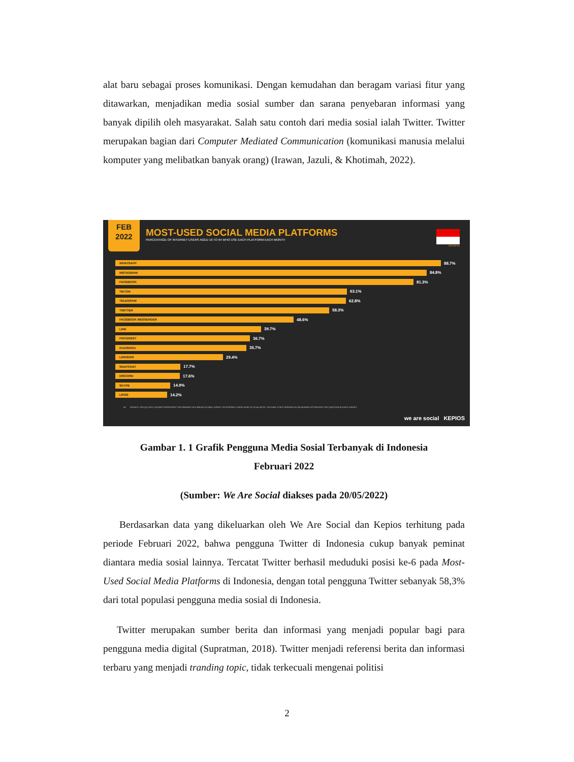alat baru sebagai proses komunikasi. Dengan kemudahan dan beragam variasi fitur yang ditawarkan, menjadikan media sosial sumber dan sarana penyebaran informasi yang banyak dipilih oleh masyarakat. Salah satu contoh dari media sosial ialah Twitter. Twitter merupakan bagian dari Computer Mediated Communication (komunikasi manusia melalui komputer yang melibatkan banyak orang) (Irawan, Jazuli, & Khotimah, 2022).
FEB
2022
MOST-USED SOCIAL MEDIA PLATFORMS
PERCENTAGE OF INTERNET USERS AGED 16 TO 64 WHO USE EACH PLATFORM EACH MONTH
INDONESIA
WHATSAPP
88.7%
INSTAGRAM
84.8%
FACEBOOK
81.3%
TIKTOK
63.1%
TELEGRAM
62.8%
TWITTER
58.3%
FACEBOOK MESSENGER
48.6%
LINE
39.7%
PINTEREST
36.7%
KUAISHOU
35.7%
LINKEDIN
29.4%
SNAPCHAT
17.7%
DISCORD
17.6%
SKYPE
14.9%
LIKEE
14.2%
54 SOURCE: GWI (Q3 2021). FIGURES REPRESENT THE FINDINGS OF A BROAD GLOBAL SURVEY OF INTERNET USERS AGED 16 TO 64. NOTE: YOUTUBE IS NOT OFFERED AS AN ANSWER OPTION FOR THIS QUESTION IN GWI'S SURVEY.
we are social KEPIOS
Gambar 1. 1 Grafik Pengguna Media Sosial Terbanyak di Indonesia
Februari 2022
(Sumber: We Are Social diakses pada 20/05/2022)
Berdasarkan data yang dikeluarkan oleh We Are Social dan Kepios terhitung pada periode Februari 2022, bahwa pengguna Twitter di Indonesia cukup banyak peminat diantara media sosial lainnya. Tercatat Twitter berhasil meduduki posisi ke-6 pada Most-Used Social Media Platforms di Indonesia, dengan total pengguna Twitter sebanyak 58,3% dari total populasi pengguna media sosial di Indonesia.
Twitter merupakan sumber berita dan informasi yang menjadi popular bagi para pengguna media digital (Supratman, 2018). Twitter menjadi referensi berita dan informasi terbaru yang menjadi tranding topic, tidak terkecuali mengenai politisi
2